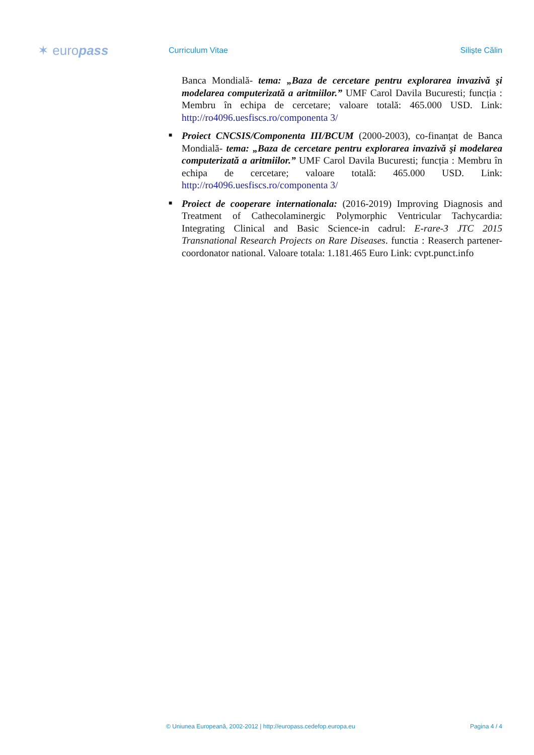✶ europass
Curriculum Vitae Siliște Călin
Banca Mondială- tema: „Baza de cercetare pentru explorarea invazivă şi modelarea computerizată a aritmiilor.” UMF Carol Davila Bucuresti; funcția : Membru în echipa de cercetare; valoare totală: 465.000 USD. Link: http://ro4096.uesfiscs.ro/componenta 3/
■ Proiect CNCSIS/Componenta III/BCUM (2000-2003), co-finanțat de Banca Mondială- tema: „Baza de cercetare pentru explorarea invazivă şi modelarea computerizată a aritmiilor.” UMF Carol Davila Bucuresti; funcția : Membru în echipa de cercetare; valoare totală: 465.000 USD. Link: http://ro4096.uesfiscs.ro/componenta 3/
■ Proiect de cooperare internationala: (2016-2019) Improving Diagnosis and Treatment of Cathecolaminergic Polymorphic Ventricular Tachycardia: Integrating Clinical and Basic Science-in cadrul: E-rare-3 JTC 2015 Transnational Research Projects on Rare Diseases. functia : Reaserch partener-coordonator national. Valoare totala: 1.181.465 Euro Link: cvpt.punct.info
© Uniunea Europeană, 2002-2012 | http://europass.cedefop.europa.eu Pagina 4 / 4